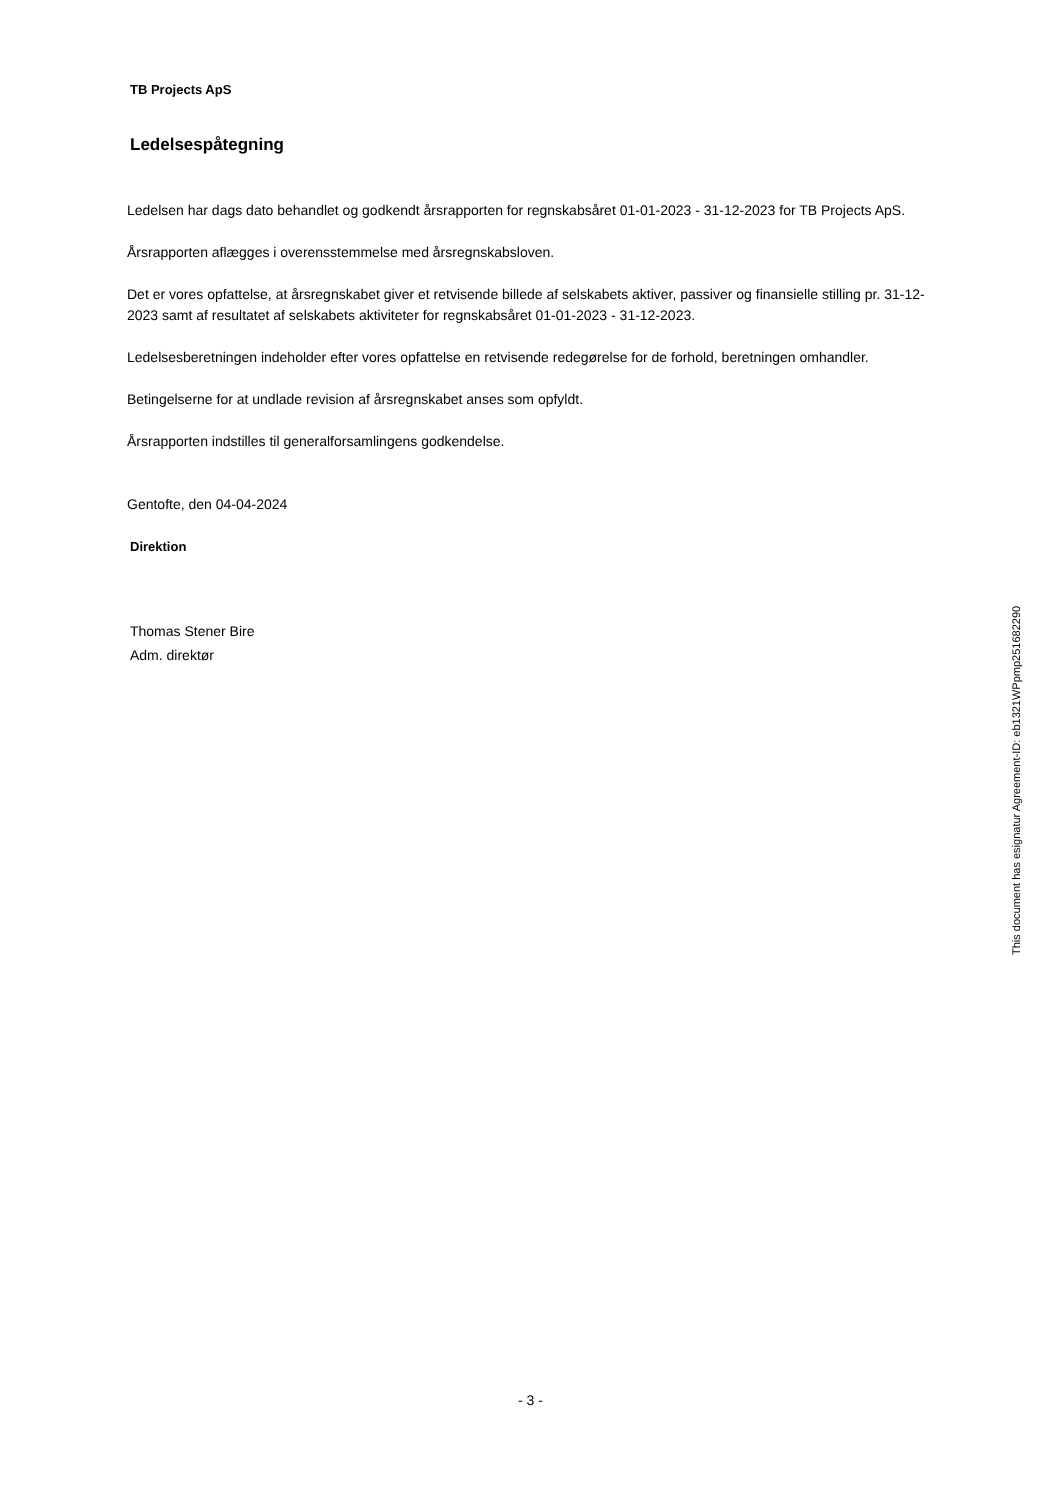TB Projects ApS
Ledelsespåtegning
Ledelsen har dags dato behandlet og godkendt årsrapporten for regnskabsåret 01-01-2023 - 31-12-2023 for TB Projects ApS.
Årsrapporten aflægges i overensstemmelse med årsregnskabsloven.
Det er vores opfattelse, at årsregnskabet giver et retvisende billede af selskabets aktiver, passiver og finansielle stilling pr. 31-12-2023 samt af resultatet af selskabets aktiviteter for regnskabsåret 01-01-2023 - 31-12-2023.
Ledelsesberetningen indeholder efter vores opfattelse en retvisende redegørelse for de forhold, beretningen omhandler.
Betingelserne for at undlade revision af årsregnskabet anses som opfyldt.
Årsrapporten indstilles til generalforsamlingens godkendelse.
Gentofte, den 04-04-2024
Direktion
Thomas Stener Bire
Adm. direktør
This document has esignatur Agreement-ID: eb1321WPpmp251682290
- 3 -